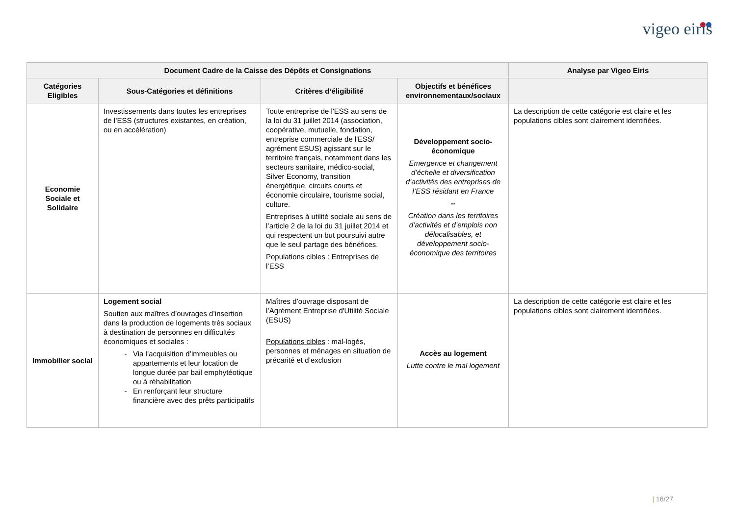vigeo eiris
| Document Cadre de la Caisse des Dépôts et Consignations | | | | Analyse par Vigeo Eiris |
| --- | --- | --- | --- | --- |
| Catégories Eligibles | Sous-Catégories et définitions | Critères d’éligibilité | Objectifs et bénéfices environnementaux/sociaux | |
| Economie Sociale et Solidaire | Investissements dans toutes les entreprises de l’ESS (structures existantes, en création, ou en accélération) | Toute entreprise de l'ESS au sens de la loi du 31 juillet 2014 (association, coopérative, mutuelle, fondation, entreprise commerciale de l'ESS/ agrément ESUS) agissant sur le territoire français, notamment dans les secteurs sanitaire, médico-social, Silver Economy, transition énergétique, circuits courts et économie circulaire, tourisme social, culture. Entreprises à utilité sociale au sens de l’article 2 de la loi du 31 juillet 2014 et qui respectent un but poursuivi autre que le seul partage des bénéfices. Populations cibles : Entreprises de l’ESS | Développement socio-économique Emergence et changement d’échelle et diversification d’activités des entreprises de l’ESS résidant en France -- Création dans les territoires d’activités et d’emplois non délocalisables, et développement socio-économique des territoires | La description de cette catégorie est claire et les populations cibles sont clairement identifiées. |
| Immobilier social | Logement social Soutien aux maîtres d’ouvrages d’insertion dans la production de logements très sociaux à destination de personnes en difficultés économiques et sociales : Via l’acquisition d’immeubles ou appartements et leur location de longue durée par bail emphytéotique ou à réhabilitation En renforçant leur structure financière avec des prêts participatifs | Maîtres d’ouvrage disposant de l’Agrément Entreprise d'Utilité Sociale (ESUS) Populations cibles : mal-logés, personnes et ménages en situation de précarité et d’exclusion | Accès au logement Lutte contre le mal logement | La description de cette catégorie est claire et les populations cibles sont clairement identifiées. |
| 16/27